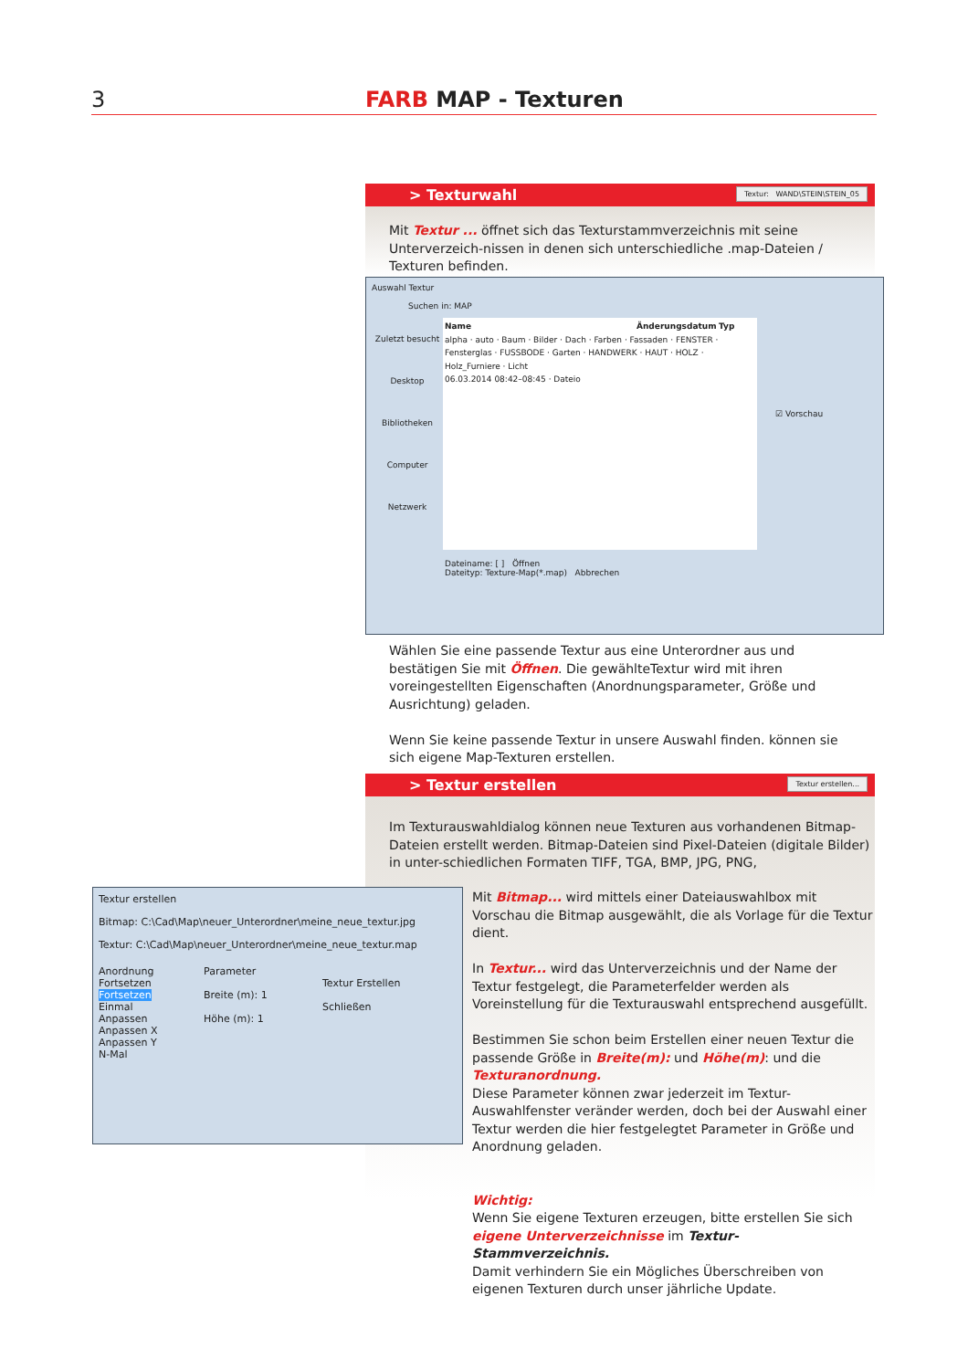3 FARB MAP - Texturen
> Texturwahl
Textur: WAND\STEIN\STEIN_05
Mit Textur ... öffnet sich das Texturstammverzeichnis mit seine Unterverzeich-nissen in denen sich unterschiedliche .map-Dateien / Texturen befinden.
Auswahl Textur
Suchen in: MAP
Zuletzt besucht
Desktop
Bibliotheken
Computer
Netzwerk
Name Änderungsdatum Typ
alpha · auto · Baum · Bilder · Dach · Farben · Fassaden · FENSTER · Fensterglas · FUSSBODE · Garten · HANDWERK · HAUT · HOLZ · Holz_Furniere · Licht
06.03.2014 08:42–08:45 · Dateio
☑ Vorschau
Dateiname: [ ] Öffnen
Dateityp: Texture-Map(*.map) Abbrechen
Wählen Sie eine passende Textur aus eine Unterordner aus und bestätigen Sie mit Öffnen. Die gewählteTextur wird mit ihren voreingestellten Eigenschaften (Anordnungsparameter, Größe und Ausrichtung) geladen.
Wenn Sie keine passende Textur in unsere Auswahl finden. können sie sich eigene Map-Texturen erstellen.
> Textur erstellen
Textur erstellen...
Im Texturauswahldialog können neue Texturen aus vorhandenen Bitmap-Dateien erstellt werden. Bitmap-Dateien sind Pixel-Dateien (digitale Bilder) in unter-schiedlichen Formaten TIFF, TGA, BMP, JPG, PNG,
Textur erstellen
Bitmap: C:\Cad\Map\neuer_Unterordner\meine_neue_textur.jpg
Textur: C:\Cad\Map\neuer_Unterordner\meine_neue_textur.map
Anordnung
Fortsetzen
Fortsetzen
Einmal
Anpassen
Anpassen X
Anpassen Y
N-Mal
Parameter
Breite (m): 1
Höhe (m): 1
Textur Erstellen
Schließen
Mit Bitmap... wird mittels einer Dateiauswahlbox mit Vorschau die Bitmap ausgewählt, die als Vorlage für die Textur dient.
In Textur... wird das Unterverzeichnis und der Name der Textur festgelegt, die Parameterfelder werden als Voreinstellung für die Texturauswahl entsprechend ausgefüllt.
Bestimmen Sie schon beim Erstellen einer neuen Textur die passende Größe in Breite(m): und Höhe(m): und die Texturanordnung.
Diese Parameter können zwar jederzeit im Textur-Auswahlfenster veränder werden, doch bei der Auswahl einer Textur werden die hier festgelegtet Parameter in Größe und Anordnung geladen.
Wichtig:
Wenn Sie eigene Texturen erzeugen, bitte erstellen Sie sich eigene Unterverzeichnisse im Textur-Stammverzeichnis.
Damit verhindern Sie ein Mögliches Überschreiben von eigenen Texturen durch unser jährliche Update.